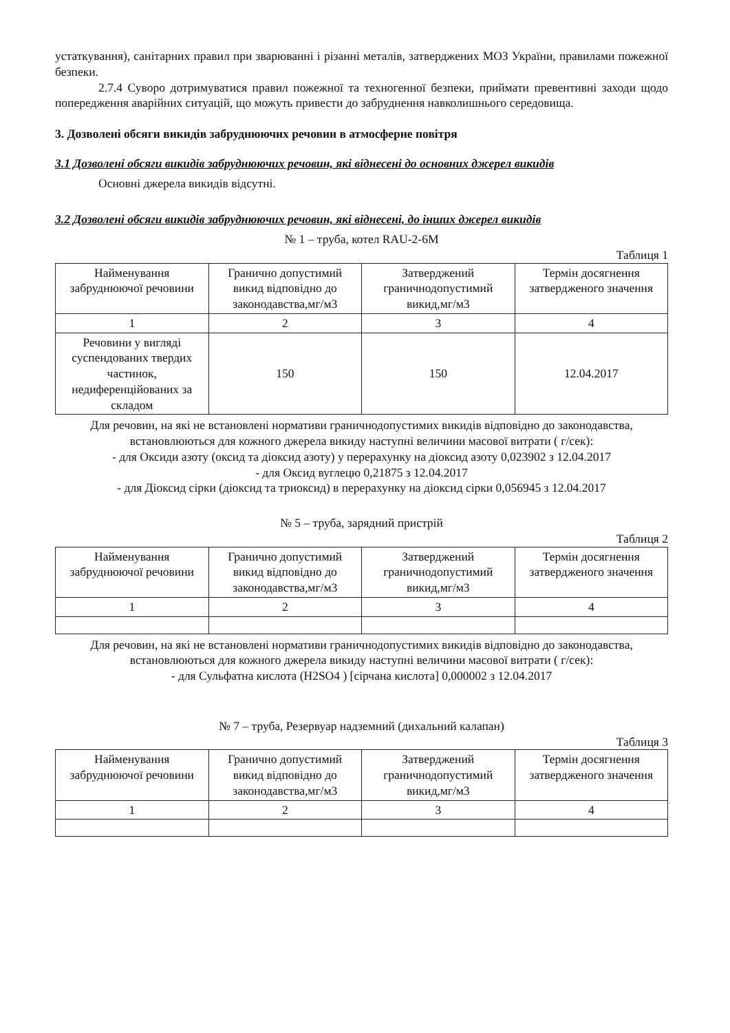устаткування), санітарних правил при зварюванні і різанні металів, затверджених МОЗ України, правилами пожежної безпеки.
2.7.4 Суворо дотримуватися правил пожежної та техногенної безпеки, приймати превентивні заходи щодо попередження аварійних ситуацій, що можуть привести до забруднення навколишнього середовища.
3. Дозволені обсяги викидів забруднюючих речовин в атмосферне повітря
3.1 Дозволені обсяги викидів забруднюючих речовин, які віднесені до основних джерел викидів
Основні джерела викидів відсутні.
3.2 Дозволені обсяги викидів забруднюючих речовин, які віднесені, до інших джерел викидів
№ 1 – труба, котел RAU-2-6M
Таблиця 1
| Найменування забруднюючої речовини | Гранично допустимий викид відповідно до законодавства,мг/м3 | Затверджений граничнодопустимий викид,мг/м3 | Термін досягнення затвердженого значення |
| 1 | 2 | 3 | 4 |
| Речовини у вигляді суспендованих твердих частинок, недиференційованих за складом | 150 | 150 | 12.04.2017 |
Для речовин, на які не встановлені нормативи граничнодопустимих викидів відповідно до законодавства, встановлюються для кожного джерела викиду наступні величини масової витрати ( г/сек):
- для Оксиди азоту (оксид та діоксид азоту) у перерахунку на діоксид азоту 0,023902 з 12.04.2017
- для Оксид вуглецю 0,21875 з 12.04.2017
- для Діоксид сірки (діоксид та триоксид) в перерахунку на діоксид сірки 0,056945 з 12.04.2017
№ 5 – труба, зарядний пристрій
Таблиця 2
| Найменування забруднюючої речовини | Гранично допустимий викид відповідно до законодавства,мг/м3 | Затверджений граничнодопустимий викид,мг/м3 | Термін досягнення затвердженого значення |
| 1 | 2 | 3 | 4 |
Для речовин, на які не встановлені нормативи граничнодопустимих викидів відповідно до законодавства, встановлюються для кожного джерела викиду наступні величини масової витрати ( г/сек):
- для Сульфатна кислота (H2SO4 ) [сірчана кислота] 0,000002 з 12.04.2017
№ 7 – труба, Резервуар надземний (дихальний калапан)
Таблиця 3
| Найменування забруднюючої речовини | Гранично допустимий викид відповідно до законодавства,мг/м3 | Затверджений граничнодопустимий викид,мг/м3 | Термін досягнення затвердженого значення |
| 1 | 2 | 3 | 4 |